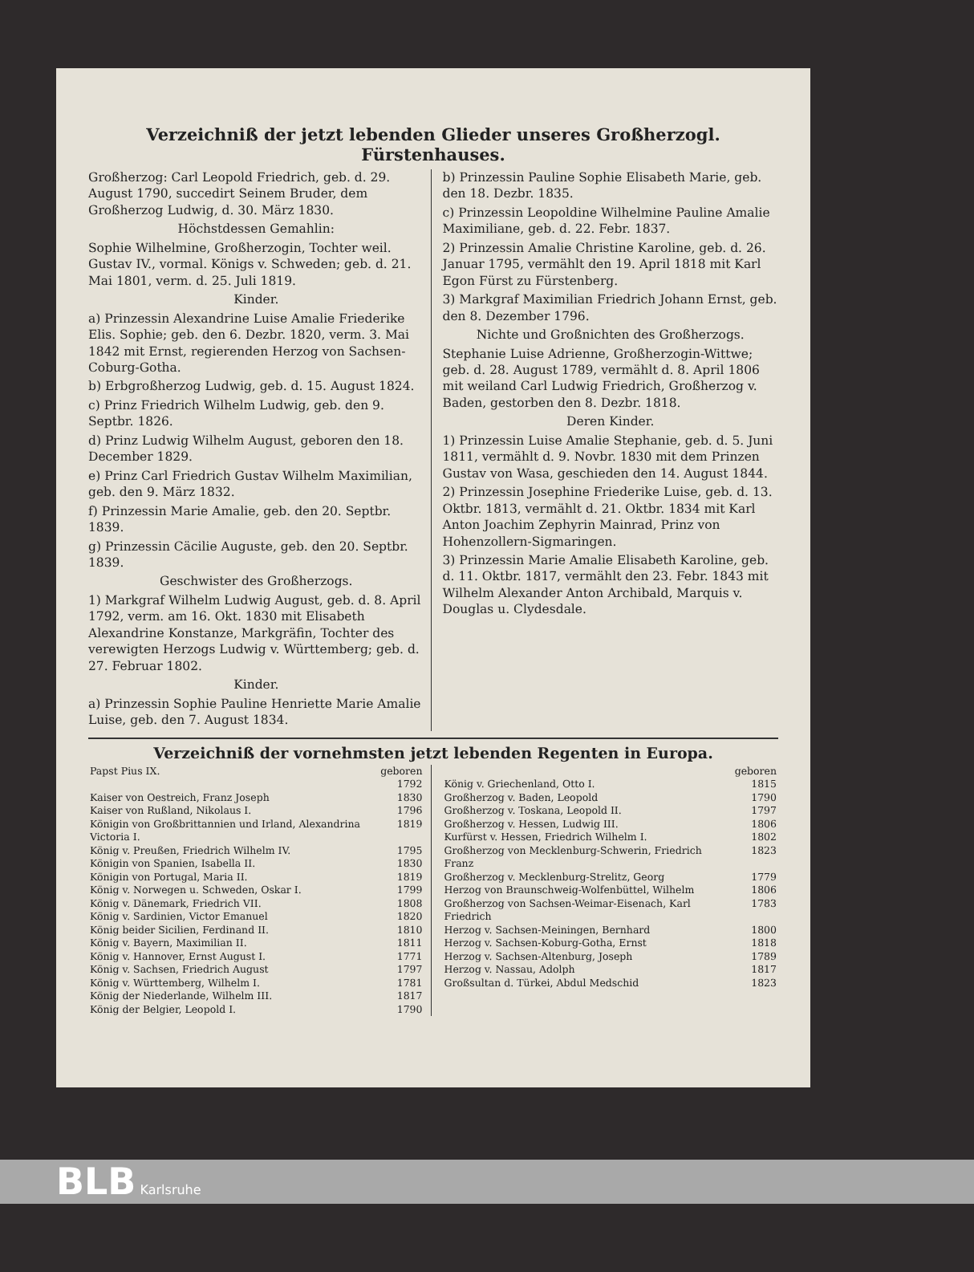Verzeichniß der jetzt lebenden Glieder unseres Großherzogl. Fürstenhauses.
Großherzog: Carl Leopold Friedrich, geb. d. 29. August 1790, succedirt Seinem Bruder, dem Großherzog Ludwig, d. 30. März 1830.
Höchstdessen Gemahlin:
Sophie Wilhelmine, Großherzogin, Tochter weil. Gustav IV., vormal. Königs v. Schweden; geb. d. 21. Mai 1801, verm. d. 25. Juli 1819.
Kinder.
a) Prinzessin Alexandrine Luise Amalie Friederike Elis. Sophie; geb. den 6. Dezbr. 1820, verm. 3. Mai 1842 mit Ernst, regierenden Herzog von Sachsen-Coburg-Gotha.
b) Erbgroßherzog Ludwig, geb. d. 15. August 1824.
c) Prinz Friedrich Wilhelm Ludwig, geb. den 9. Septbr. 1826.
d) Prinz Ludwig Wilhelm August, geboren den 18. December 1829.
e) Prinz Carl Friedrich Gustav Wilhelm Maximilian, geb. den 9. März 1832.
f) Prinzessin Marie Amalie, geb. den 20. Septbr. 1839.
g) Prinzessin Cäcilie Auguste, geb. den 20. Septbr. 1839.
Geschwister des Großherzogs.
1) Markgraf Wilhelm Ludwig August, geb. d. 8. April 1792, verm. am 16. Okt. 1830 mit Elisabeth Alexandrine Konstanze, Markgräfin, Tochter des verewigten Herzogs Ludwig v. Württemberg; geb. d. 27. Februar 1802.
Kinder.
a) Prinzessin Sophie Pauline Henriette Marie Amalie Luise, geb. den 7. August 1834.
b) Prinzessin Pauline Sophie Elisabeth Marie, geb. den 18. Dezbr. 1835.
c) Prinzessin Leopoldine Wilhelmine Pauline Amalie Maximiliane, geb. d. 22. Febr. 1837.
2) Prinzessin Amalie Christine Karoline, geb. d. 26. Januar 1795, vermählt den 19. April 1818 mit Karl Egon Fürst zu Fürstenberg.
3) Markgraf Maximilian Friedrich Johann Ernst, geb. den 8. Dezember 1796.
Nichte und Großnichten des Großherzogs.
Stephanie Luise Adrienne, Großherzogin-Wittwe; geb. d. 28. August 1789, vermählt d. 8. April 1806 mit weiland Carl Ludwig Friedrich, Großherzog v. Baden, gestorben den 8. Dezbr. 1818.
Deren Kinder.
1) Prinzessin Luise Amalie Stephanie, geb. d. 5. Juni 1811, vermählt d. 9. Novbr. 1830 mit dem Prinzen Gustav von Wasa, geschieden den 14. August 1844.
2) Prinzessin Josephine Friederike Luise, geb. d. 13. Oktbr. 1813, vermählt d. 21. Oktbr. 1834 mit Karl Anton Joachim Zephyrin Mainrad, Prinz von Hohenzollern-Sigmaringen.
3) Prinzessin Marie Amalie Elisabeth Karoline, geb. d. 11. Oktbr. 1817, vermählt den 23. Febr. 1843 mit Wilhelm Alexander Anton Archibald, Marquis v. Douglas u. Clydesdale.
Verzeichniß der vornehmsten jetzt lebenden Regenten in Europa.
| Papst Pius IX. | geboren 1792 |
| Kaiser von Oestreich, Franz Joseph | 1830 |
| Kaiser von Rußland, Nikolaus I. | 1796 |
| Königin von Großbrittannien und Irland, Alexandrina Victoria I. | 1819 |
| König v. Preußen, Friedrich Wilhelm IV. | 1795 |
| Königin von Spanien, Isabella II. | 1830 |
| Königin von Portugal, Maria II. | 1819 |
| König v. Norwegen u. Schweden, Oskar I. | 1799 |
| König v. Dänemark, Friedrich VII. | 1808 |
| König v. Sardinien, Victor Emanuel | 1820 |
| König beider Sicilien, Ferdinand II. | 1810 |
| König v. Bayern, Maximilian II. | 1811 |
| König v. Hannover, Ernst August I. | 1771 |
| König v. Sachsen, Friedrich August | 1797 |
| König v. Württemberg, Wilhelm I. | 1781 |
| König der Niederlande, Wilhelm III. | 1817 |
| König der Belgier, Leopold I. | 1790 |
| | geboren |
| König v. Griechenland, Otto I. | 1815 |
| Großherzog v. Baden, Leopold | 1790 |
| Großherzog v. Toskana, Leopold II. | 1797 |
| Großherzog v. Hessen, Ludwig III. | 1806 |
| Kurfürst v. Hessen, Friedrich Wilhelm I. | 1802 |
| Großherzog von Mecklenburg-Schwerin, Friedrich Franz | 1823 |
| Großherzog v. Mecklenburg-Strelitz, Georg | 1779 |
| Herzog von Braunschweig-Wolfenbüttel, Wilhelm | 1806 |
| Großherzog von Sachsen-Weimar-Eisenach, Karl Friedrich | 1783 |
| Herzog v. Sachsen-Meiningen, Bernhard | 1800 |
| Herzog v. Sachsen-Koburg-Gotha, Ernst | 1818 |
| Herzog v. Sachsen-Altenburg, Joseph | 1789 |
| Herzog v. Nassau, Adolph | 1817 |
| Großsultan d. Türkei, Abdul Medschid | 1823 |
BLB Karlsruhe